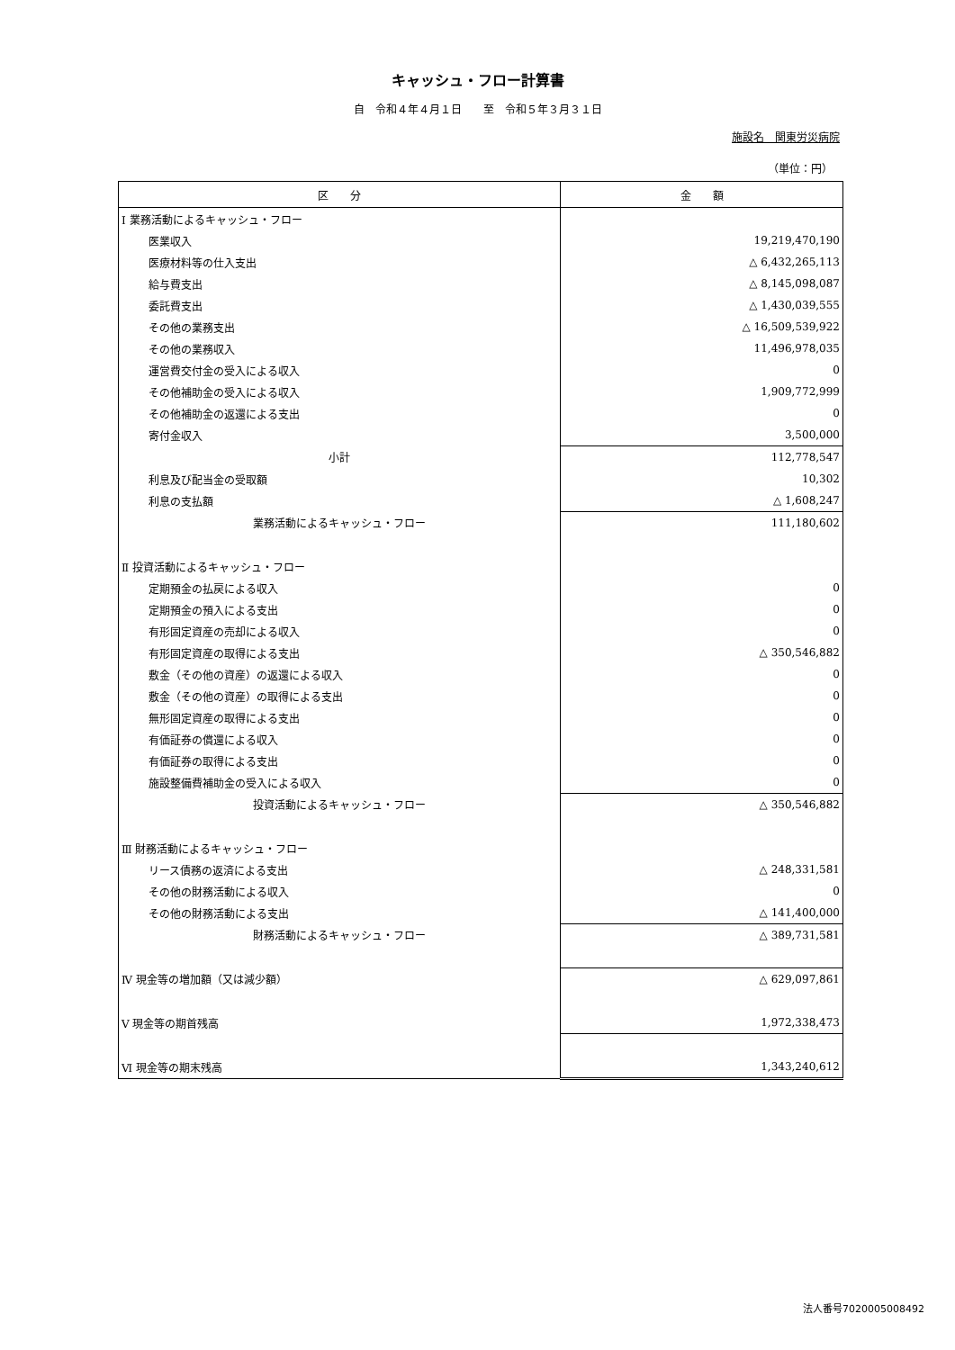キャッシュ・フロー計算書
自　令和４年４月１日　　至　令和５年３月３１日
施設名　関東労災病院
（単位：円）
| 区 分 | 金 額 |
| --- | --- |
| Ⅰ 業務活動によるキャッシュ・フロー | |
| 医業収入 | 19,219,470,190 |
| 医療材料等の仕入支出 | △ 6,432,265,113 |
| 給与費支出 | △ 8,145,098,087 |
| 委託費支出 | △ 1,430,039,555 |
| その他の業務支出 | △ 16,509,539,922 |
| その他の業務収入 | 11,496,978,035 |
| 運営費交付金の受入による収入 | 0 |
| その他補助金の受入による収入 | 1,909,772,999 |
| その他補助金の返還による支出 | 0 |
| 寄付金収入 | 3,500,000 |
| 小計 | 112,778,547 |
| 利息及び配当金の受取額 | 10,302 |
| 利息の支払額 | △ 1,608,247 |
| 業務活動によるキャッシュ・フロー | 111,180,602 |
| Ⅱ 投資活動によるキャッシュ・フロー | |
| 定期預金の払戻による収入 | 0 |
| 定期預金の預入による支出 | 0 |
| 有形固定資産の売却による収入 | 0 |
| 有形固定資産の取得による支出 | △ 350,546,882 |
| 敷金（その他の資産）の返還による収入 | 0 |
| 敷金（その他の資産）の取得による支出 | 0 |
| 無形固定資産の取得による支出 | 0 |
| 有価証券の償還による収入 | 0 |
| 有価証券の取得による支出 | 0 |
| 施設整備費補助金の受入による収入 | 0 |
| 投資活動によるキャッシュ・フロー | △ 350,546,882 |
| Ⅲ 財務活動によるキャッシュ・フロー | |
| リース債務の返済による支出 | △ 248,331,581 |
| その他の財務活動による収入 | 0 |
| その他の財務活動による支出 | △ 141,400,000 |
| 財務活動によるキャッシュ・フロー | △ 389,731,581 |
| Ⅳ 現金等の増加額（又は減少額） | △ 629,097,861 |
| Ⅴ 現金等の期首残高 | 1,972,338,473 |
| Ⅵ 現金等の期末残高 | 1,343,240,612 |
法人番号7020005008492